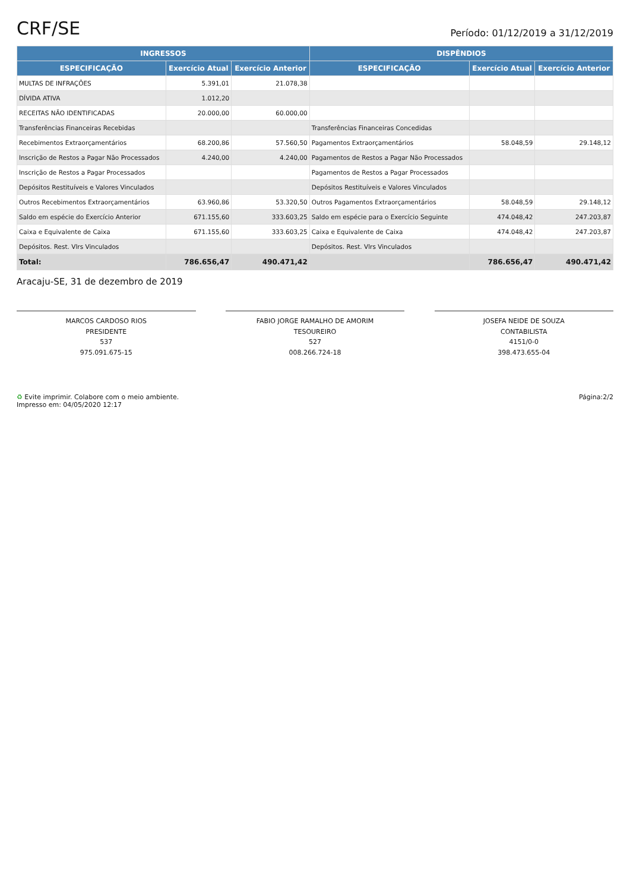CRF/SE Período: 01/12/2019 a 31/12/2019
| INGRESSOS | | | DISPÊNDIOS | | |
| --- | --- | --- | --- | --- | --- |
| ESPECIFICAÇÃO | Exercício Atual | Exercício Anterior | ESPECIFICAÇÃO | Exercício Atual | Exercício Anterior |
| MULTAS DE INFRAÇÕES | 5.391,01 | 21.078,38 | | | |
| DÍVIDA ATIVA | 1.012,20 | | | | |
| RECEITAS NÃO IDENTIFICADAS | 20.000,00 | 60.000,00 | | | |
| Transferências Financeiras Recebidas | | | Transferências Financeiras Concedidas | | |
| Recebimentos Extraorçamentários | 68.200,86 | 57.560,50 | Pagamentos Extraorçamentários | 58.048,59 | 29.148,12 |
| Inscrição de Restos a Pagar Não Processados | 4.240,00 | 4.240,00 | Pagamentos de Restos a Pagar Não Processados | | |
| Inscrição de Restos a Pagar Processados | | | Pagamentos de Restos a Pagar Processados | | |
| Depósitos Restituíveis e Valores Vinculados | | | Depósitos Restituíveis e Valores Vinculados | | |
| Outros Recebimentos Extraorçamentários | 63.960,86 | 53.320,50 | Outros Pagamentos Extraorçamentários | 58.048,59 | 29.148,12 |
| Saldo em espécie do Exercício Anterior | 671.155,60 | 333.603,25 | Saldo em espécie para o Exercício Seguinte | 474.048,42 | 247.203,87 |
| Caixa e Equivalente de Caixa | 671.155,60 | 333.603,25 | Caixa e Equivalente de Caixa | 474.048,42 | 247.203,87 |
| Depósitos. Rest. Vlrs Vinculados | | | Depósitos. Rest. Vlrs Vinculados | | |
| Total: | 786.656,47 | 490.471,42 | | 786.656,47 | 490.471,42 |
Aracaju-SE, 31 de dezembro de 2019
MARCOS CARDOSO RIOS
PRESIDENTE
537
975.091.675-15
FABIO JORGE RAMALHO DE AMORIM
TESOUREIRO
527
008.266.724-18
JOSEFA NEIDE DE SOUZA
CONTABILISTA
4151/0-0
398.473.655-04
♻ Evite imprimir. Colabore com o meio ambiente.
Impresso em: 04/05/2020 12:17 Página:2/2